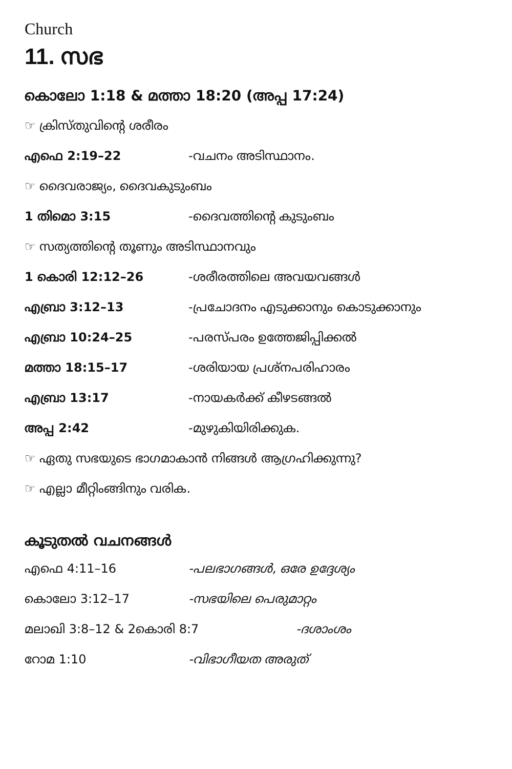Church
11. സഭ
കൊലോ 1:18 & മത്താ 18:20 (അപ്പ 17:24)
☞ ക്രിസ്തുവിന്റെ ശരീരം
എഫെ 2:19–22 -വചനം അടിസ്ഥാനം.
☞ ദൈവരാജ്യം, ദൈവകുടുംബം
1 തിമൊ 3:15 -ദൈവത്തിന്റെ കുടുംബം
☞ സത്യത്തിന്റെ തൂണും അടിസ്ഥാനവും
1 കൊരി 12:12–26 -ശരീരത്തിലെ അവയവങ്ങൾ
എബ്രാ 3:12–13 -പ്രചോദനം എടുക്കാനും കൊടുക്കാനും
എബ്രാ 10:24–25 -പരസ്പരം ഉത്തേജിപ്പിക്കൽ
മത്താ 18:15–17 -ശരിയായ പ്രശ്നപരിഹാരം
എബ്രാ 13:17 -നായകർക്ക് കീഴടങ്ങൽ
അപ്പ 2:42 -മുഴുകിയിരിക്കുക.
☞ ഏതു സഭയുടെ ഭാഗമാകാൻ നിങ്ങൾ ആഗ്രഹിക്കുന്നു?
☞ എല്ലാ മീറ്റിംങ്ങിനും വരിക.
കൂടുതൽ വചനങ്ങൾ
എഫെ 4:11–16 -പലഭാഗങ്ങൾ, ഒരേ ഉദ്ദേശ്യം
കൊലോ 3:12–17 -സഭയിലെ പെരുമാറ്റം
മലാഖി 3:8–12 & 2കൊരി 8:7 -ദശാംശം
റോമ 1:10 -വിഭാഗീയത അരുത്